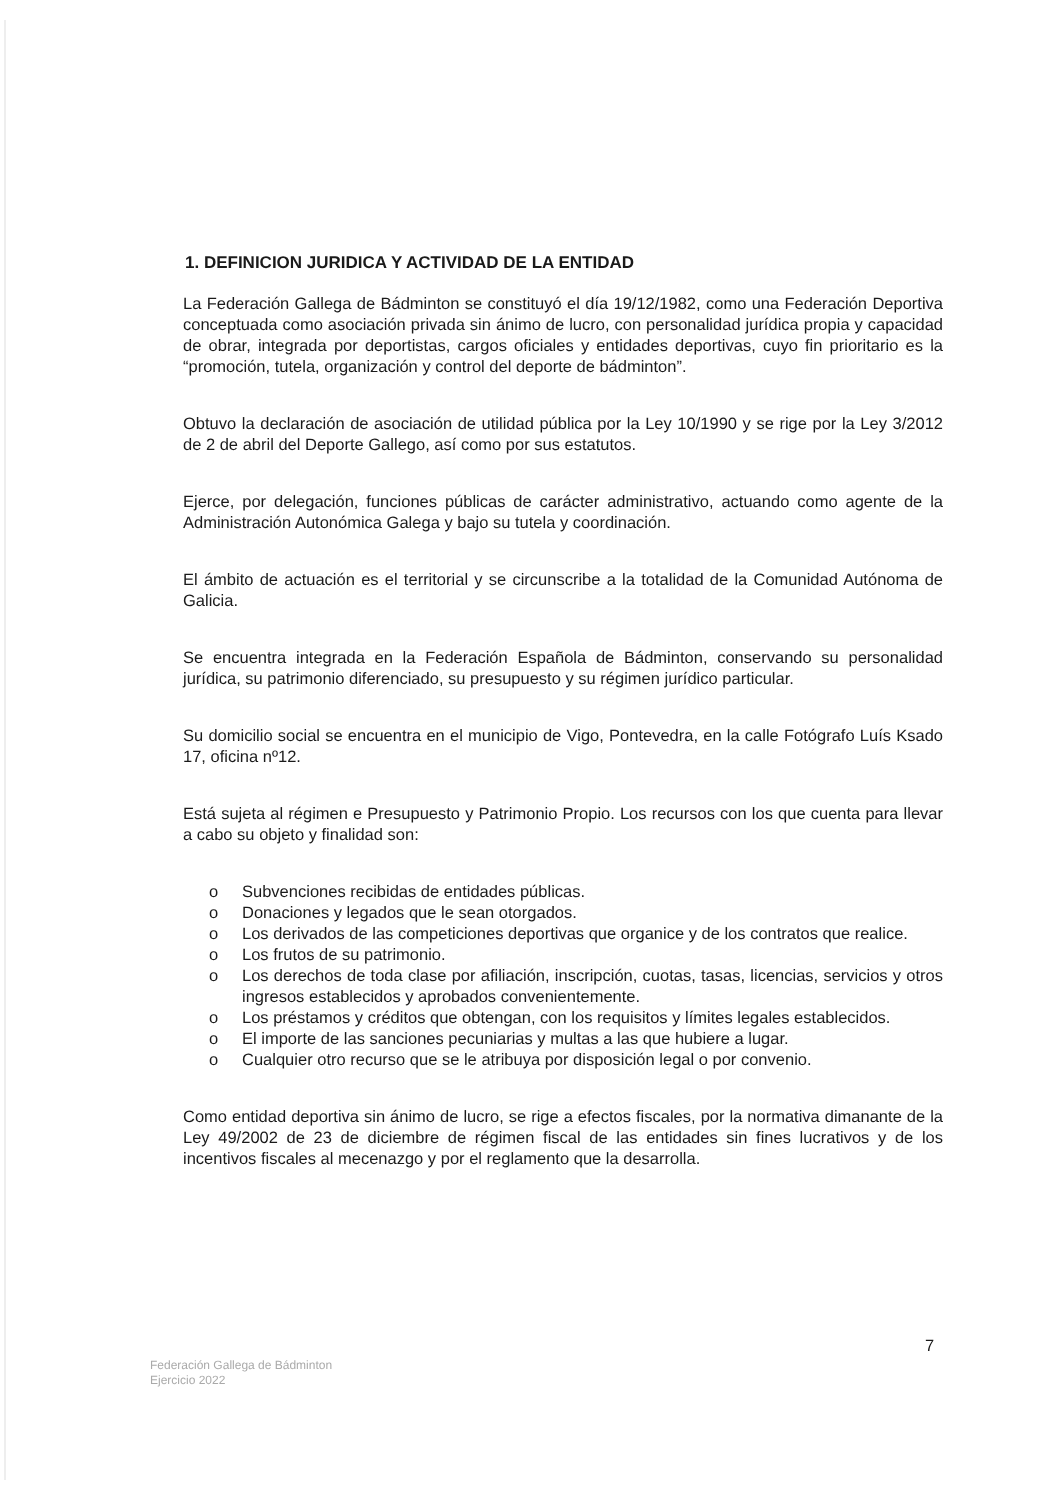1. DEFINICION JURIDICA Y ACTIVIDAD DE LA ENTIDAD
La Federación Gallega de Bádminton se constituyó el día 19/12/1982, como una Federación Deportiva conceptuada como asociación privada sin ánimo de lucro, con personalidad jurídica propia y capacidad de obrar, integrada por deportistas, cargos oficiales y entidades deportivas, cuyo fin prioritario es la “promoción, tutela, organización y control del deporte de bádminton”.
Obtuvo la declaración de asociación de utilidad pública por la Ley 10/1990 y se rige por la Ley 3/2012 de 2 de abril del Deporte Gallego, así como por sus estatutos.
Ejerce, por delegación, funciones públicas de carácter administrativo, actuando como agente de la Administración Autonómica Galega y bajo su tutela y coordinación.
El ámbito de actuación es el territorial y se circunscribe a la totalidad de la Comunidad Autónoma de Galicia.
Se encuentra integrada en la Federación Española de Bádminton, conservando su personalidad jurídica, su patrimonio diferenciado, su presupuesto y su régimen jurídico particular.
Su domicilio social se encuentra en el municipio de Vigo, Pontevedra, en la calle Fotógrafo Luís Ksado 17, oficina nº12.
Está sujeta al régimen e Presupuesto y Patrimonio Propio. Los recursos con los que cuenta para llevar a cabo su objeto y finalidad son:
o Subvenciones recibidas de entidades públicas.
o Donaciones y legados que le sean otorgados.
o Los derivados de las competiciones deportivas que organice y de los contratos que realice.
o Los frutos de su patrimonio.
o Los derechos de toda clase por afiliación, inscripción, cuotas, tasas, licencias, servicios y otros ingresos establecidos y aprobados convenientemente.
o Los préstamos y créditos que obtengan, con los requisitos y límites legales establecidos.
o El importe de las sanciones pecuniarias y multas a las que hubiere a lugar.
o Cualquier otro recurso que se le atribuya por disposición legal o por convenio.
Como entidad deportiva sin ánimo de lucro, se rige a efectos fiscales, por la normativa dimanante de la Ley 49/2002 de 23 de diciembre de régimen fiscal de las entidades sin fines lucrativos y de los incentivos fiscales al mecenazgo y por el reglamento que la desarrolla.
7
Federación Gallega de Bádminton
Ejercicio 2022